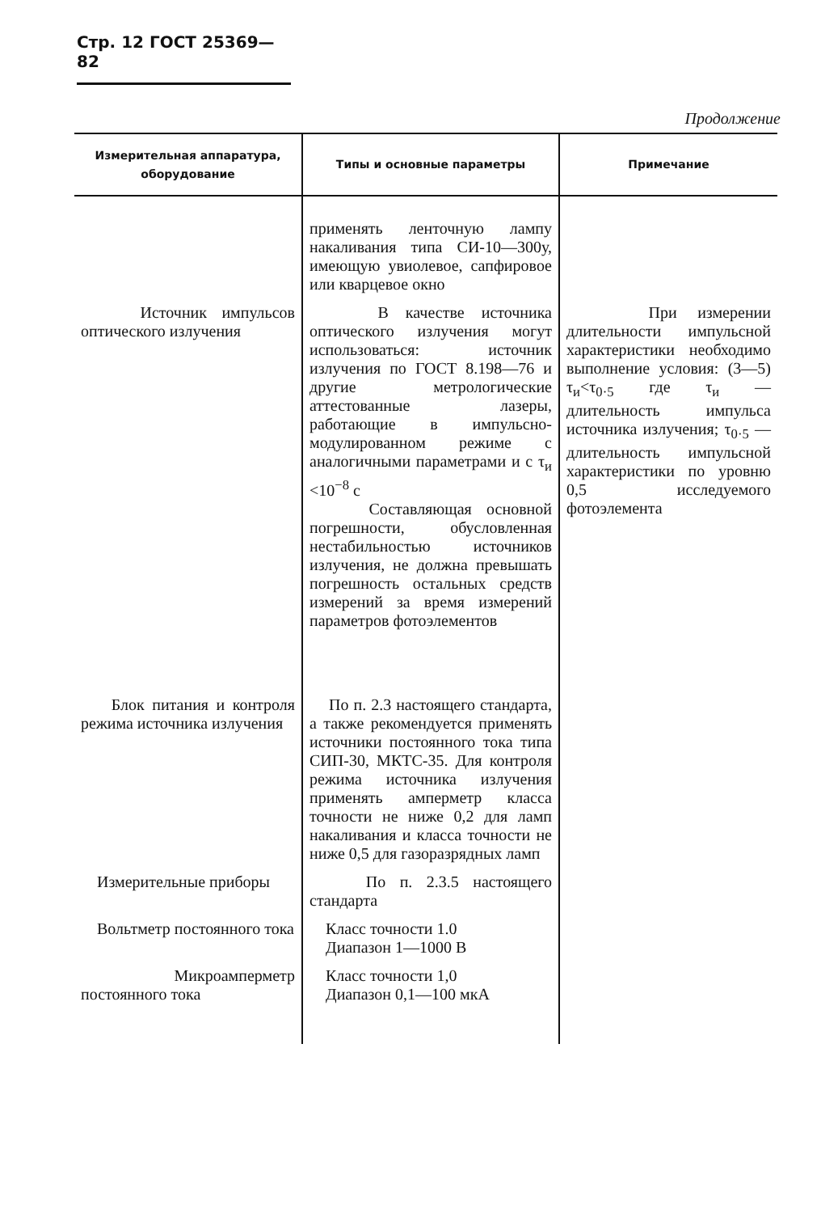Стр. 12 ГОСТ 25369—82
Продолжение
| Измерительная аппаратура, оборудование | Типы и основные параметры | Примечание |
| --- | --- | --- |
| | применять ленточную лампу накаливания типа СИ-10—300у, имеющую увиолевое, сапфировое или кварцевое окно | |
| Источник импульсов оптического излучения | В качестве источника оптического излучения могут использоваться: источник излучения по ГОСТ 8.198—76 и другие метрологические аттестованные лазеры, работающие в импульсно-модулированном режиме с аналогичными параметрами и с τ<sub>и</sub> <10<sup>−8</sup> с Составляющая основной погрешности, обусловленная нестабильностью источников излучения, не должна превышать погрешность остальных средств измерений за время измерений параметров фотоэлементов | При измерении длительности импульсной характеристики необходимо выполнение условия: (3—5) τ<sub>и</sub><τ<sub>0·5</sub> где τ<sub>и</sub> — длительность импульса источника излучения; τ<sub>0·5</sub> — длительность импульсной характеристики по уровню 0,5 исследуемого фотоэлемента |
| Блок питания и контроля режима источника излучения | По п. 2.3 настоящего стандарта, а также рекомендуется применять источники постоянного тока типа СИП-30, МКТС-35. Для контроля режима источника излучения применять амперметр класса точности не ниже 0,2 для ламп накаливания и класса точности не ниже 0,5 для газоразрядных ламп | |
| Измерительные приборы | По п. 2.3.5 настоящего стандарта | |
| Вольтметр постоянного тока | Класс точности 1.0 Диапазон 1—1000 В | |
| Микроамперметр постоянного тока | Класс точности 1,0 Диапазон 0,1—100 мкА | |